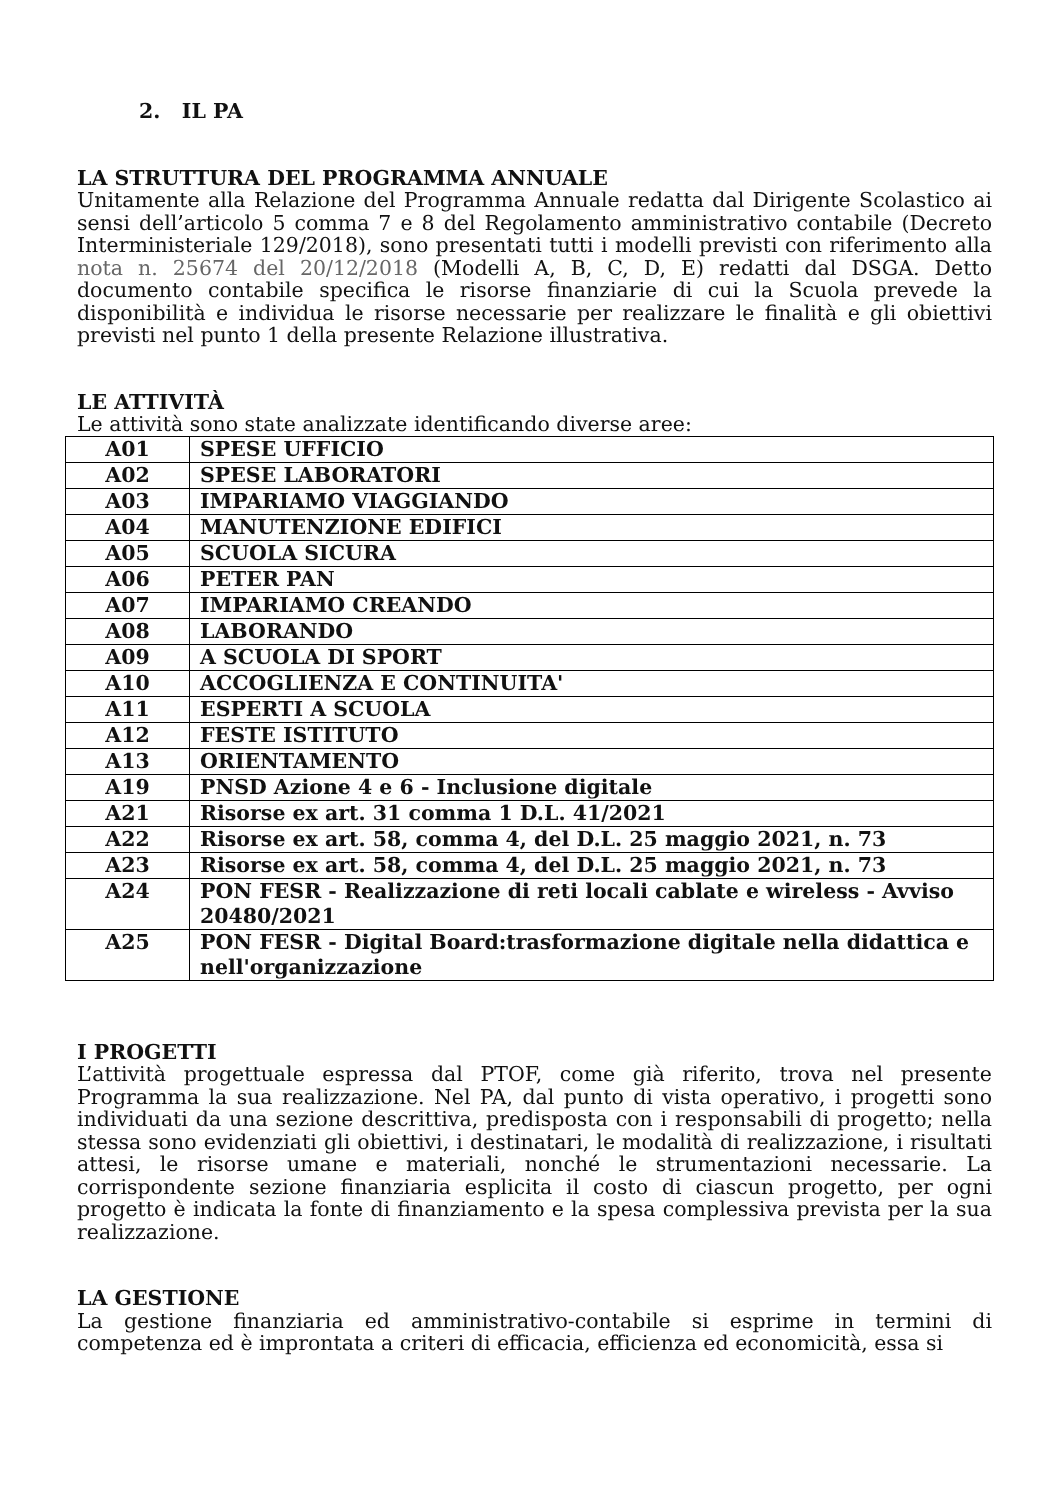2. IL PA
LA STRUTTURA DEL PROGRAMMA ANNUALE
Unitamente alla Relazione del Programma Annuale redatta dal Dirigente Scolastico ai sensi dell’articolo 5 comma 7 e 8 del Regolamento amministrativo contabile (Decreto Interministeriale 129/2018), sono presentati tutti i modelli previsti con riferimento alla nota n. 25674 del 20/12/2018 (Modelli A, B, C, D, E) redatti dal DSGA. Detto documento contabile specifica le risorse finanziarie di cui la Scuola prevede la disponibilità e individua le risorse necessarie per realizzare le finalità e gli obiettivi previsti nel punto 1 della presente Relazione illustrativa.
LE ATTIVITÀ
Le attività sono state analizzate identificando diverse aree:
| A01 | SPESE UFFICIO |
| A02 | SPESE LABORATORI |
| A03 | IMPARIAMO VIAGGIANDO |
| A04 | MANUTENZIONE EDIFICI |
| A05 | SCUOLA SICURA |
| A06 | PETER PAN |
| A07 | IMPARIAMO CREANDO |
| A08 | LABORANDO |
| A09 | A SCUOLA DI SPORT |
| A10 | ACCOGLIENZA E CONTINUITA' |
| A11 | ESPERTI A SCUOLA |
| A12 | FESTE ISTITUTO |
| A13 | ORIENTAMENTO |
| A19 | PNSD Azione 4 e 6 - Inclusione digitale |
| A21 | Risorse ex art. 31 comma 1 D.L. 41/2021 |
| A22 | Risorse ex art. 58, comma 4, del D.L. 25 maggio 2021, n. 73 |
| A23 | Risorse ex art. 58, comma 4, del D.L. 25 maggio 2021, n. 73 |
| A24 | PON FESR - Realizzazione di reti locali cablate e wireless - Avviso 20480/2021 |
| A25 | PON FESR - Digital Board:trasformazione digitale nella didattica e nell'organizzazione |
I PROGETTI
L’attività progettuale espressa dal PTOF, come già riferito, trova nel presente Programma la sua realizzazione. Nel PA, dal punto di vista operativo, i progetti sono individuati da una sezione descrittiva, predisposta con i responsabili di progetto; nella stessa sono evidenziati gli obiettivi, i destinatari, le modalità di realizzazione, i risultati attesi, le risorse umane e materiali, nonché le strumentazioni necessarie. La corrispondente sezione finanziaria esplicita il costo di ciascun progetto, per ogni progetto è indicata la fonte di finanziamento e la spesa complessiva prevista per la sua realizzazione.
LA GESTIONE
La gestione finanziaria ed amministrativo-contabile si esprime in termini di competenza ed è improntata a criteri di efficacia, efficienza ed economicità, essa si